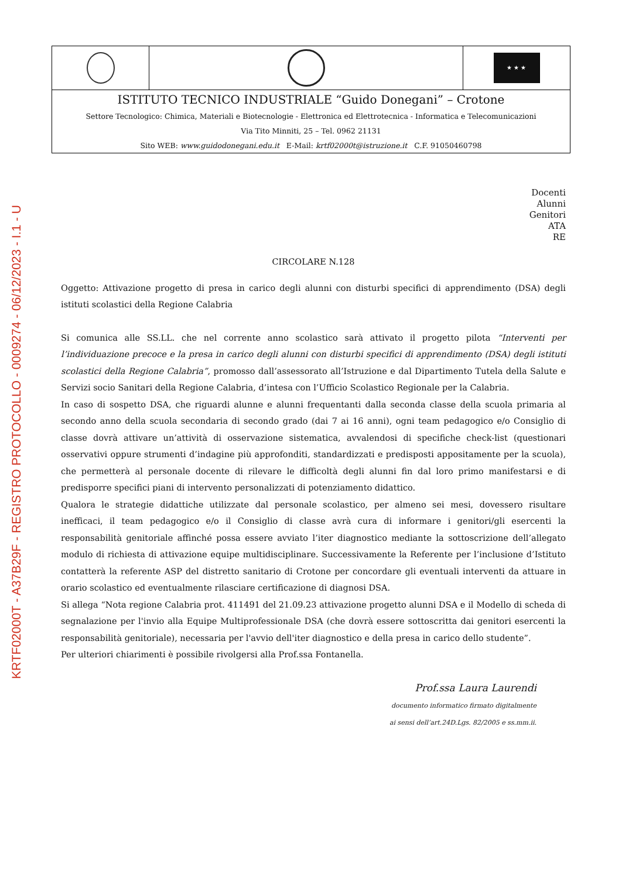KRTF02000T - A37B29F - REGISTRO PROTOCOLLO - 0009274 - 06/12/2023 - I.1 - U
★ ★ ★
ISTITUTO TECNICO INDUSTRIALE “Guido Donegani” – Crotone
Settore Tecnologico: Chimica, Materiali e Biotecnologie - Elettronica ed Elettrotecnica - Informatica e Telecomunicazioni
Via Tito Minniti, 25 – Tel. 0962 21131
Sito WEB: www.guidodonegani.edu.it E-Mail: krtf02000t@istruzione.it C.F. 91050460798
Docenti
Alunni
Genitori
ATA
RE
CIRCOLARE N.128
Oggetto: Attivazione progetto di presa in carico degli alunni con disturbi specifici di apprendimento (DSA) degli istituti scolastici della Regione Calabria
Si comunica alle SS.LL. che nel corrente anno scolastico sarà attivato il progetto pilota “Interventi per l’individuazione precoce e la presa in carico degli alunni con disturbi specifici di apprendimento (DSA) degli istituti scolastici della Regione Calabria”, promosso dall’assessorato all’Istruzione e dal Dipartimento Tutela della Salute e Servizi socio Sanitari della Regione Calabria, d’intesa con l’Ufficio Scolastico Regionale per la Calabria.
In caso di sospetto DSA, che riguardi alunne e alunni frequentanti dalla seconda classe della scuola primaria al secondo anno della scuola secondaria di secondo grado (dai 7 ai 16 anni), ogni team pedagogico e/o Consiglio di classe dovrà attivare un’attività di osservazione sistematica, avvalendosi di specifiche check-list (questionari osservativi oppure strumenti d’indagine più approfonditi, standardizzati e predisposti appositamente per la scuola), che permetterà al personale docente di rilevare le difficoltà degli alunni fin dal loro primo manifestarsi e di predisporre specifici piani di intervento personalizzati di potenziamento didattico.
Qualora le strategie didattiche utilizzate dal personale scolastico, per almeno sei mesi, dovessero risultare inefficaci, il team pedagogico e/o il Consiglio di classe avrà cura di informare i genitori/gli esercenti la responsabilità genitoriale affinché possa essere avviato l’iter diagnostico mediante la sottoscrizione dell’allegato modulo di richiesta di attivazione equipe multidisciplinare. Successivamente la Referente per l’inclusione d’Istituto contatterà la referente ASP del distretto sanitario di Crotone per concordare gli eventuali interventi da attuare in orario scolastico ed eventualmente rilasciare certificazione di diagnosi DSA.
Si allega “Nota regione Calabria prot. 411491 del 21.09.23 attivazione progetto alunni DSA e il Modello di scheda di segnalazione per l'invio alla Equipe Multiprofessionale DSA (che dovrà essere sottoscritta dai genitori esercenti la responsabilità genitoriale), necessaria per l'avvio dell'iter diagnostico e della presa in carico dello studente”.
Per ulteriori chiarimenti è possibile rivolgersi alla Prof.ssa Fontanella.
Prof.ssa Laura Laurendi
documento informatico firmato digitalmente
ai sensi dell’art.24D.Lgs. 82/2005 e ss.mm.ii.